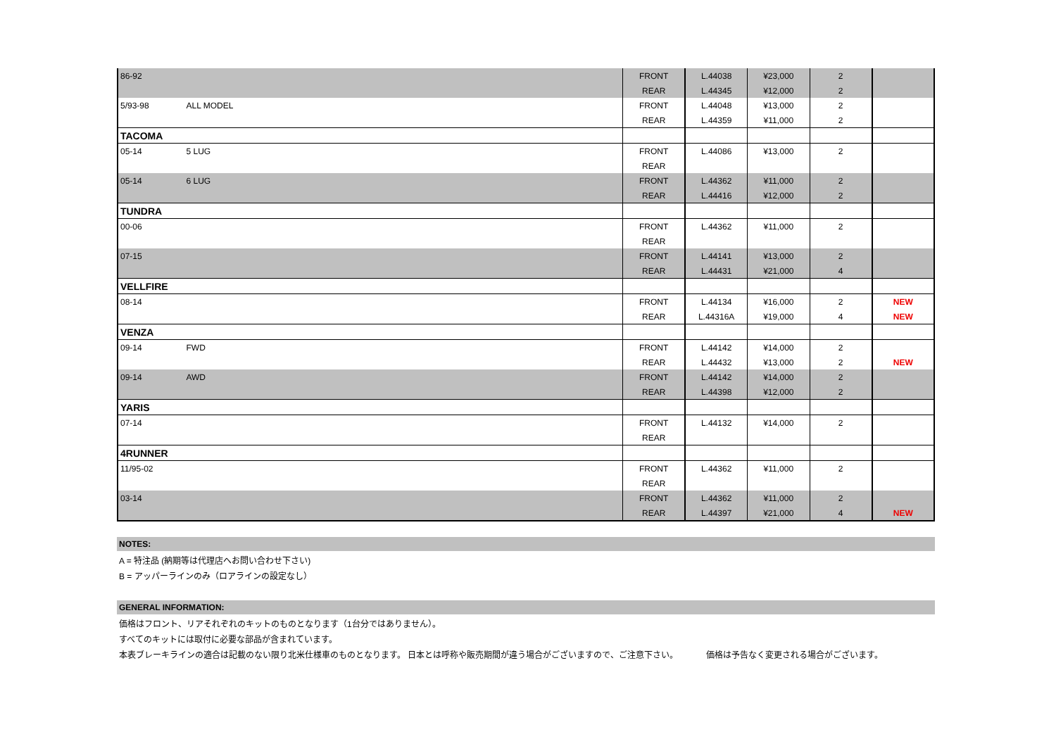| 86-92 | | FRONT | L.44038 | ¥23,000 | 2 | |
| | | REAR | L.44345 | ¥12,000 | 2 | |
| 5/93-98 | ALL MODEL | FRONT | L.44048 | ¥13,000 | 2 | |
| | | REAR | L.44359 | ¥11,000 | 2 | |
| TACOMA | | | | | | |
| 05-14 | 5 LUG | FRONT | L.44086 | ¥13,000 | 2 | |
| | | REAR | | | | |
| 05-14 | 6 LUG | FRONT | L.44362 | ¥11,000 | 2 | |
| | | REAR | L.44416 | ¥12,000 | 2 | |
| TUNDRA | | | | | | |
| 00-06 | | FRONT | L.44362 | ¥11,000 | 2 | |
| | | REAR | | | | |
| 07-15 | | FRONT | L.44141 | ¥13,000 | 2 | |
| | | REAR | L.44431 | ¥21,000 | 4 | |
| VELLFIRE | | | | | | |
| 08-14 | | FRONT | L.44134 | ¥16,000 | 2 | NEW |
| | | REAR | L.44316A | ¥19,000 | 4 | NEW |
| VENZA | | | | | | |
| 09-14 | FWD | FRONT | L.44142 | ¥14,000 | 2 | |
| | | REAR | L.44432 | ¥13,000 | 2 | NEW |
| 09-14 | AWD | FRONT | L.44142 | ¥14,000 | 2 | |
| | | REAR | L.44398 | ¥12,000 | 2 | |
| YARIS | | | | | | |
| 07-14 | | FRONT | L.44132 | ¥14,000 | 2 | |
| | | REAR | | | | |
| 4RUNNER | | | | | | |
| 11/95-02 | | FRONT | L.44362 | ¥11,000 | 2 | |
| | | REAR | | | | |
| 03-14 | | FRONT | L.44362 | ¥11,000 | 2 | |
| | | REAR | L.44397 | ¥21,000 | 4 | NEW |
NOTES:
A = 特注品 (納期等は代理店へお問い合わせ下さい)
B = アッパーラインのみ（ロアラインの設定なし）
GENERAL INFORMATION:
価格はフロント、リアそれぞれのキットのものとなります（1台分ではありません）。
すべてのキットには取付に必要な部品が含まれています。
本表ブレーキラインの適合は記載のない限り北米仕様車のものとなります。 日本とは呼称や販売期間が違う場合がございますので、ご注意下さい。 価格は予告なく変更される場合がございます。